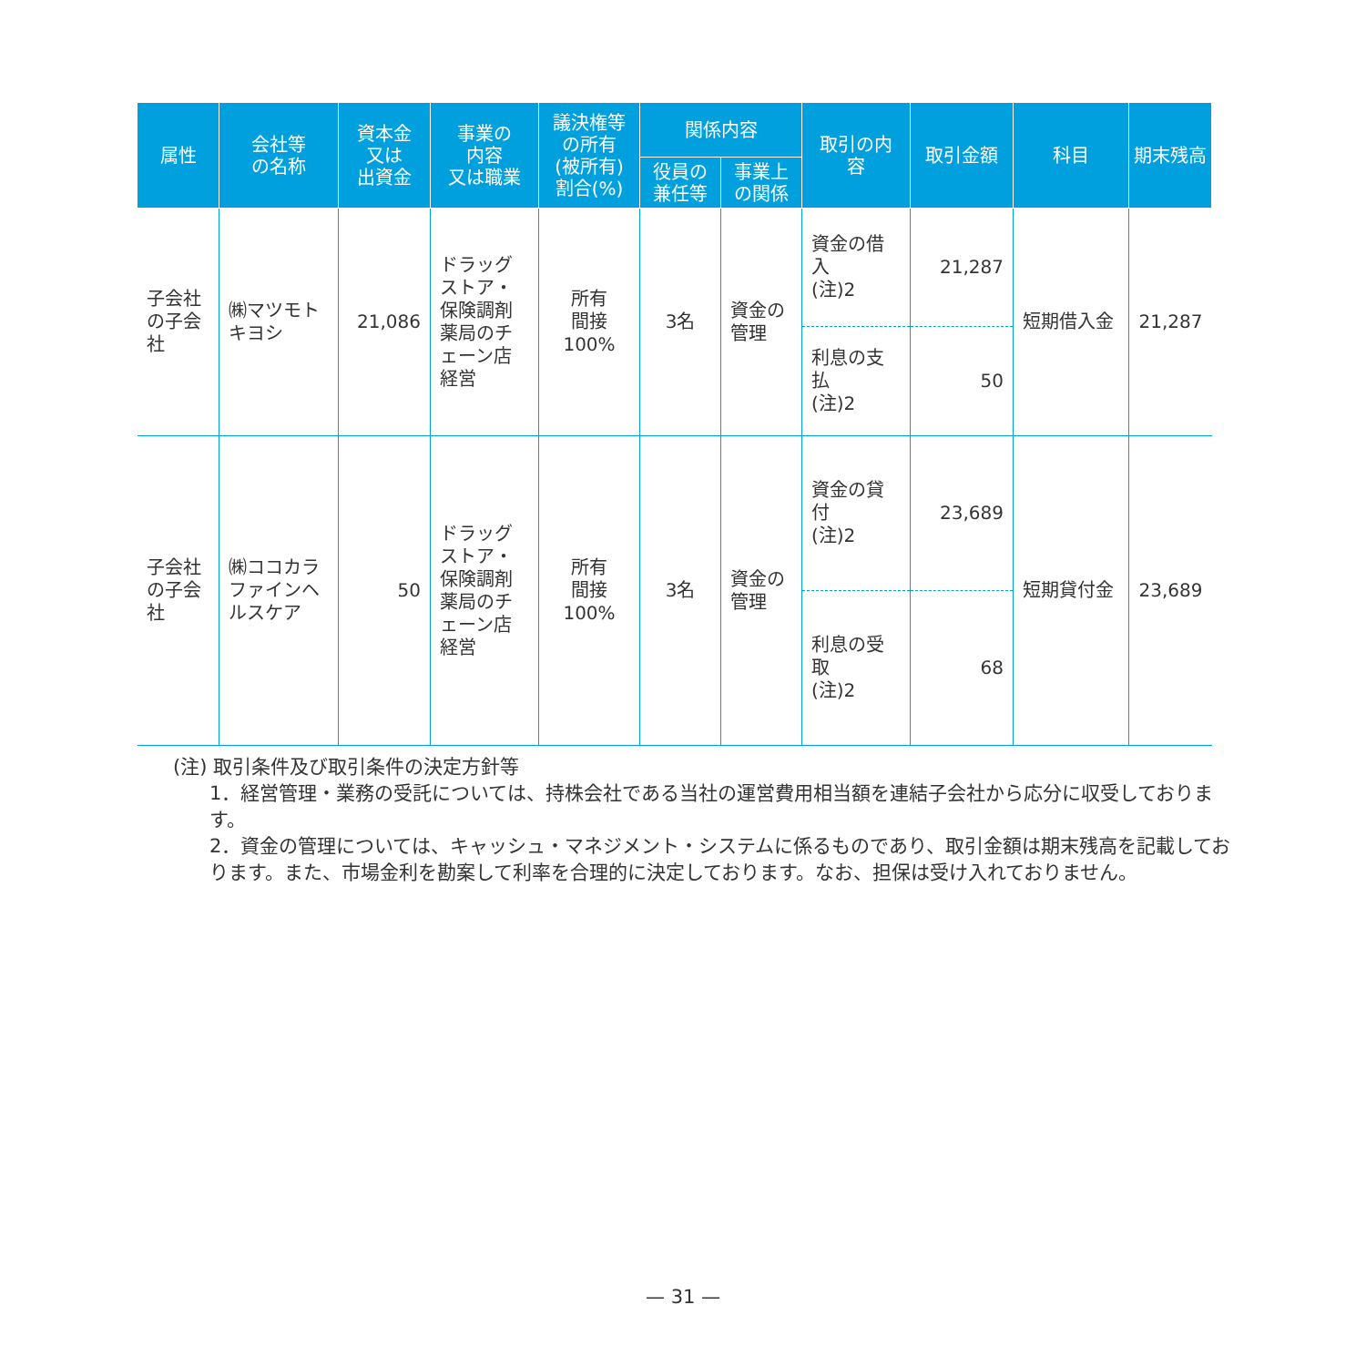| 属性 | 会社等 の名称 | 資本金 又は 出資金 | 事業の 内容 又は職業 | 議決権等 の所有 (被所有) 割合(%) | 関係内容 | | 取引の内 容 | 取引金額 | 科目 | 期末残高 |
| --- | --- | --- | --- | --- | --- | --- | --- | --- | --- | --- |
| | | | | | 役員の 兼任等 | 事業上 の関係 | | | | |
| 子会社の子会社 | ㈱マツモトキヨシ | 21,086 | ドラッグストア・保険調剤薬局のチェーン店経営 | 所有 間接 100% | 3名 | 資金の管理 | 資金の借入 (注)2 | 21,287 | 短期借入金 | 21,287 |
| | | | | | | | 利息の支払 (注)2 | 50 | | |
| 子会社の子会社 | ㈱ココカラファインヘルスケア | 50 | ドラッグストア・保険調剤薬局のチェーン店経営 | 所有 間接 100% | 3名 | 資金の管理 | 資金の貸付 (注)2 | 23,689 | 短期貸付金 | 23,689 |
| | | | | | | | 利息の受取 (注)2 | 68 | | |
(注) 取引条件及び取引条件の決定方針等
1．経営管理・業務の受託については、持株会社である当社の運営費用相当額を連結子会社から応分に収受しております。
2．資金の管理については、キャッシュ・マネジメント・システムに係るものであり、取引金額は期末残高を記載しております。また、市場金利を勘案して利率を合理的に決定しております。なお、担保は受け入れておりません。
— 31 —